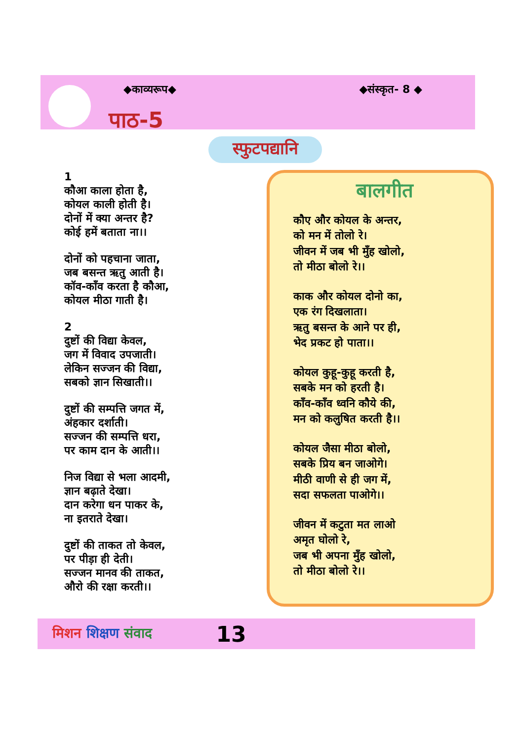◆काव्यरूप◆ ◆संस्कृत- 8 ◆
पाठ-5
स्फुटपद्यानि
1
कौआ काला होता है,
कोयल काली होती है।
दोनों में क्या अन्तर है?
कोई हमें बताता ना।।
दोनों को पहचाना जाता,
जब बसन्त ऋतु आती है।
कॉव-काँव करता है कौआ,
कोयल मीठा गाती है।
2
दुष्टों की विद्या केवल,
जग में विवाद उपजाती।
लेकिन सज्जन की विद्या,
सबको ज्ञान सिखाती।।
दुष्टों की सम्पत्ति जगत में,
अंहकार दर्शाती।
सज्जन की सम्पत्ति धरा,
पर काम दान के आती।।
निज विद्या से भला आदमी,
ज्ञान बढ़ाते देखा।
दान करेगा धन पाकर के,
ना इतराते देखा।
दुष्टों की ताकत तो केवल,
पर पीड़ा ही देती।
सज्जन मानव की ताकत,
औरो की रक्षा करती।।
बालगीत
कौए और कोयल के अन्तर,
को मन में तोलो रे।
जीवन में जब भी मुँह खोलो,
तो मीठा बोलो रे।।
काक और कोयल दोनो का,
एक रंग दिखलाता।
ऋतु बसन्त के आने पर ही,
भेद प्रकट हो पाता।।
कोयल कुहू-कुहू करती है,
सबके मन को हरती है।
काँव-काँव ध्वनि कौये की,
मन को कलुषित करती है।।
कोयल जैसा मीठा बोलो,
सबके प्रिय बन जाओगे।
मीठी वाणी से ही जग में,
सदा सफलता पाओगे।।
जीवन में कटुता मत लाओ
अमृत घोलो रे,
जब भी अपना मुँह खोलो,
तो मीठा बोलो रे।।
मिशन शिक्षण संवाद 13